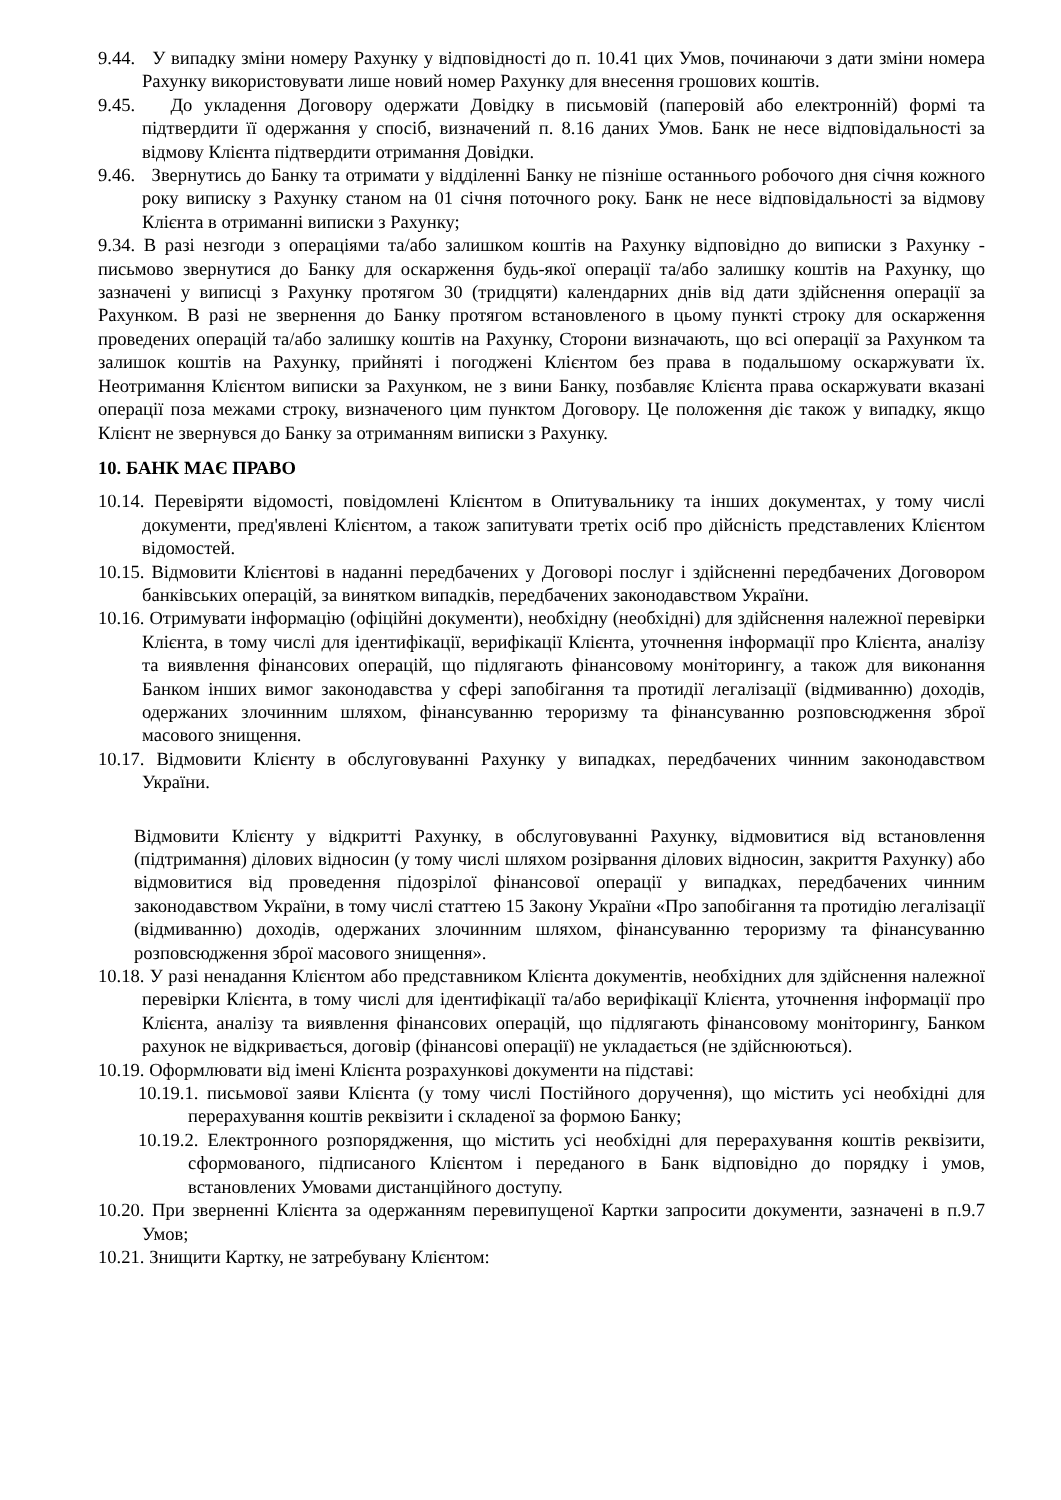9.44. У випадку зміни номеру Рахунку у відповідності до п. 10.41 цих Умов, починаючи з дати зміни номера Рахунку використовувати лише новий номер Рахунку для внесення грошових коштів.
9.45. До укладення Договору одержати Довідку в письмовій (паперовій або електронній) формі та підтвердити її одержання у спосіб, визначений п. 8.16 даних Умов. Банк не несе відповідальності за відмову Клієнта підтвердити отримання Довідки.
9.46. Звернутись до Банку та отримати у відділенні Банку не пізніше останнього робочого дня січня кожного року виписку з Рахунку станом на 01 січня поточного року. Банк не несе відповідальності за відмову Клієнта в отриманні виписки з Рахунку;
9.34. В разі незгоди з операціями та/або залишком коштів на Рахунку відповідно до виписки з Рахунку - письмово звернутися до Банку для оскарження будь-якої операції та/або залишку коштів на Рахунку, що зазначені у виписці з Рахунку протягом 30 (тридцяти) календарних днів від дати здійснення операції за Рахунком. В разі не звернення до Банку протягом встановленого в цьому пункті строку для оскарження проведених операцій та/або залишку коштів на Рахунку, Сторони визначають, що всі операції за Рахунком та залишок коштів на Рахунку, прийняті і погоджені Клієнтом без права в подальшому оскаржувати їх. Неотримання Клієнтом виписки за Рахунком, не з вини Банку, позбавляє Клієнта права оскаржувати вказані операції поза межами строку, визначеного цим пунктом Договору. Це положення діє також у випадку, якщо Клієнт не звернувся до Банку за отриманням виписки з Рахунку.
10. БАНК МАЄ ПРАВО
10.14. Перевіряти відомості, повідомлені Клієнтом в Опитувальнику та інших документах, у тому числі документи, пред'явлені Клієнтом, а також запитувати третіх осіб про дійсність представлених Клієнтом відомостей.
10.15. Відмовити Клієнтові в наданні передбачених у Договорі послуг і здійсненні передбачених Договором банківських операцій, за винятком випадків, передбачених законодавством України.
10.16. Отримувати інформацію (офіційні документи), необхідну (необхідні) для здійснення належної перевірки Клієнта, в тому числі для ідентифікації, верифікації Клієнта, уточнення інформації про Клієнта, аналізу та виявлення фінансових операцій, що підлягають фінансовому моніторингу, а також для виконання Банком інших вимог законодавства у сфері запобігання та протидії легалізації (відмиванню) доходів, одержаних злочинним шляхом, фінансуванню тероризму та фінансуванню розповсюдження зброї масового знищення.
10.17. Відмовити Клієнту в обслуговуванні Рахунку у випадках, передбачених чинним законодавством України.
Відмовити Клієнту у відкритті Рахунку, в обслуговуванні Рахунку, відмовитися від встановлення (підтримання) ділових відносин (у тому числі шляхом розірвання ділових відносин, закриття Рахунку) або відмовитися від проведення підозрілої фінансової операції у випадках, передбачених чинним законодавством України, в тому числі статтею 15 Закону України «Про запобігання та протидію легалізації (відмиванню) доходів, одержаних злочинним шляхом, фінансуванню тероризму та фінансуванню розповсюдження зброї масового знищення».
10.18. У разі ненадання Клієнтом або представником Клієнта документів, необхідних для здійснення належної перевірки Клієнта, в тому числі для ідентифікації та/або верифікації Клієнта, уточнення інформації про Клієнта, аналізу та виявлення фінансових операцій, що підлягають фінансовому моніторингу, Банком рахунок не відкривається, договір (фінансові операції) не укладається (не здійснюються).
10.19. Оформлювати від імені Клієнта розрахункові документи на підставі:
10.19.1. письмової заяви Клієнта (у тому числі Постійного доручення), що містить усі необхідні для перерахування коштів реквізити і складеної за формою Банку;
10.19.2. Електронного розпорядження, що містить усі необхідні для перерахування коштів реквізити, сформованого, підписаного Клієнтом і переданого в Банк відповідно до порядку і умов, встановлених Умовами дистанційного доступу.
10.20. При зверненні Клієнта за одержанням перевипущеної Картки запросити документи, зазначені в п.9.7 Умов;
10.21. Знищити Картку, не затребувану Клієнтом: